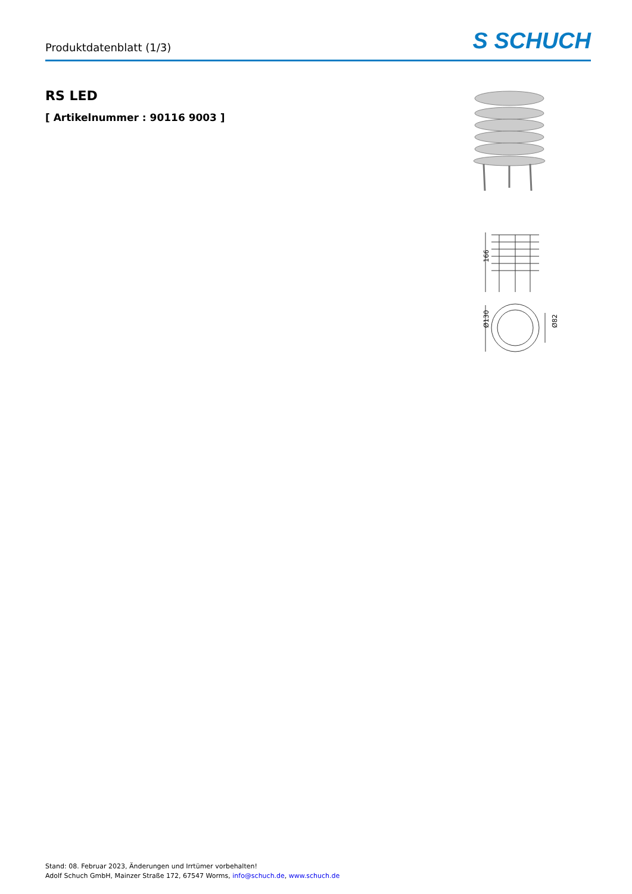Produktdatenblatt (1/3)
S SCHUCH
RS LED
[ Artikelnummer : 90116 9003 ]
166
Ø130
Ø82
Stand: 08. Februar 2023, Änderungen und Irrtümer vorbehalten!
Adolf Schuch GmbH, Mainzer Straße 172, 67547 Worms, info@schuch.de, www.schuch.de